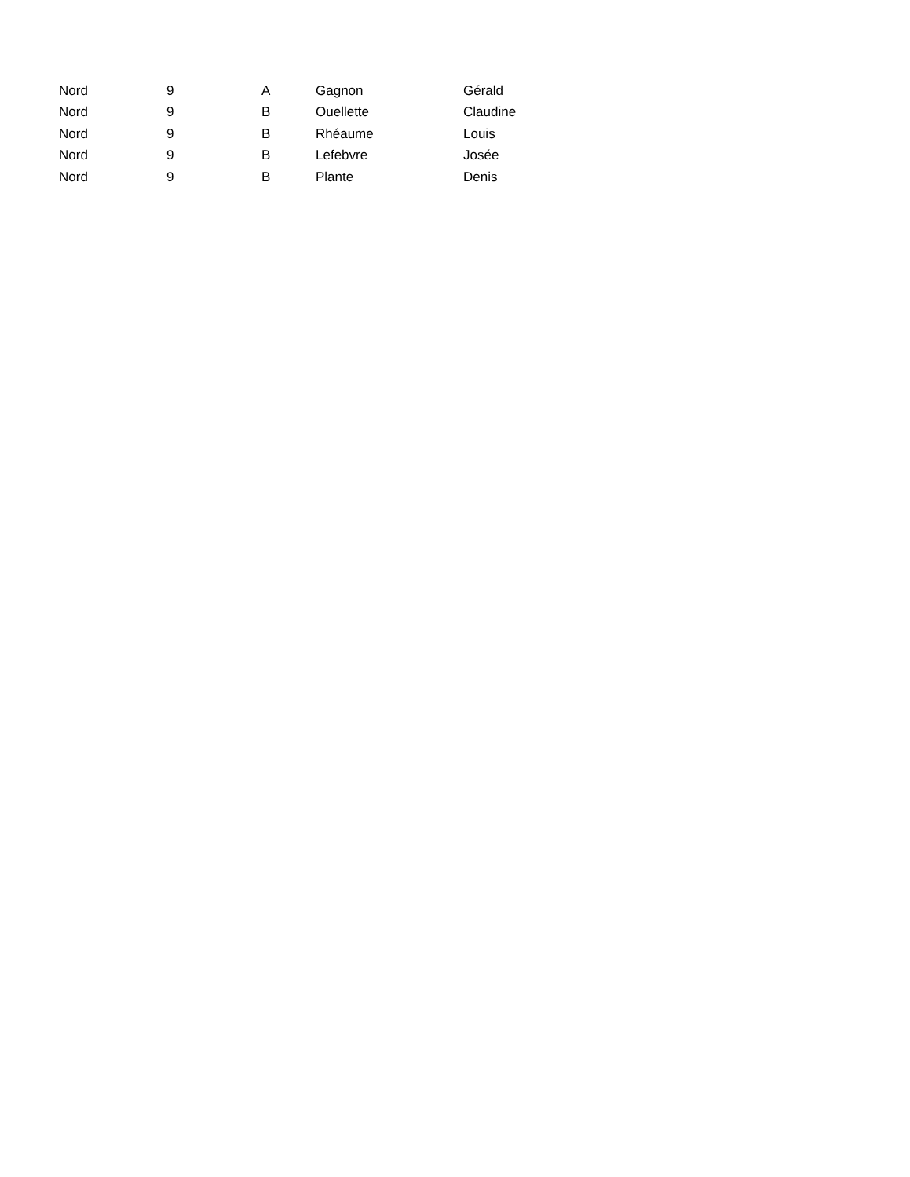| Nord | 9 | A | Gagnon | Gérald |
| Nord | 9 | B | Ouellette | Claudine |
| Nord | 9 | B | Rhéaume | Louis |
| Nord | 9 | B | Lefebvre | Josée |
| Nord | 9 | B | Plante | Denis |